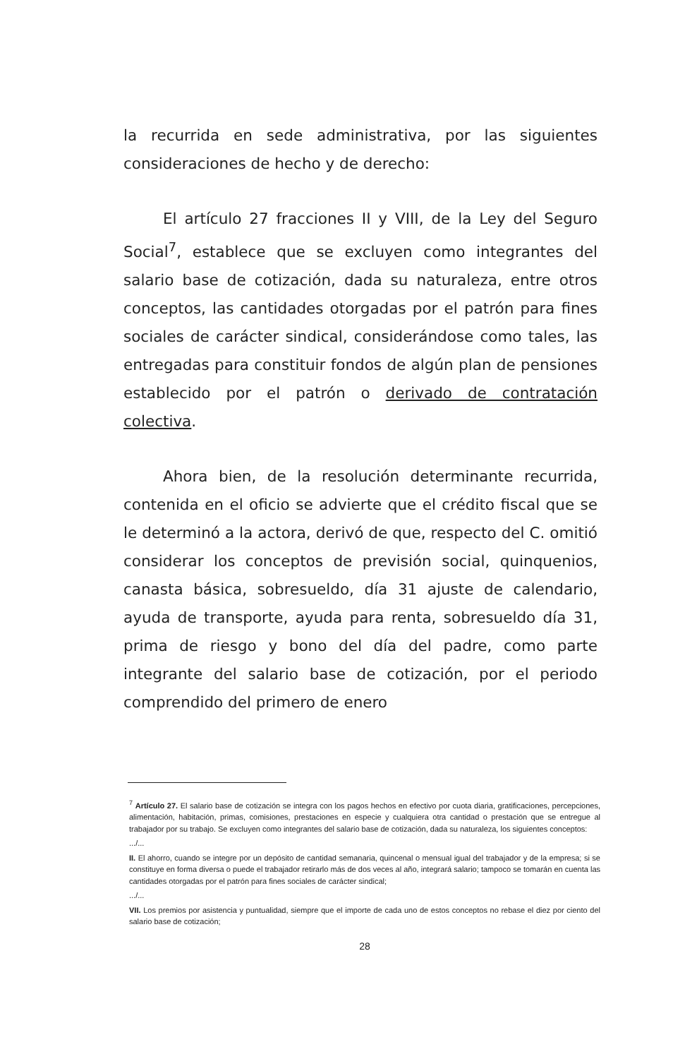la recurrida en sede administrativa, por las siguientes consideraciones de hecho y de derecho:
El artículo 27 fracciones II y VIII, de la Ley del Seguro Social<sup>7</sup>, establece que se excluyen como integrantes del salario base de cotización, dada su naturaleza, entre otros conceptos, las cantidades otorgadas por el patrón para fines sociales de carácter sindical, considerándose como tales, las entregadas para constituir fondos de algún plan de pensiones establecido por el patrón o derivado de contratación colectiva.
Ahora bien, de la resolución determinante recurrida, contenida en el oficio se advierte que el crédito fiscal que se le determinó a la actora, derivó de que, respecto del C. omitió considerar los conceptos de previsión social, quinquenios, canasta básica, sobresueldo, día 31 ajuste de calendario, ayuda de transporte, ayuda para renta, sobresueldo día 31, prima de riesgo y bono del día del padre, como parte integrante del salario base de cotización, por el periodo comprendido del primero de enero
<sup>7</sup> Artículo 27. El salario base de cotización se integra con los pagos hechos en efectivo por cuota diaria, gratificaciones, percepciones, alimentación, habitación, primas, comisiones, prestaciones en especie y cualquiera otra cantidad o prestación que se entregue al trabajador por su trabajo. Se excluyen como integrantes del salario base de cotización, dada su naturaleza, los siguientes conceptos:
.../...
II. El ahorro, cuando se integre por un depósito de cantidad semanaria, quincenal o mensual igual del trabajador y de la empresa; si se constituye en forma diversa o puede el trabajador retirarlo más de dos veces al año, integrará salario; tampoco se tomarán en cuenta las cantidades otorgadas por el patrón para fines sociales de carácter sindical;
.../...
VII. Los premios por asistencia y puntualidad, siempre que el importe de cada uno de estos conceptos no rebase el diez por ciento del salario base de cotización;
28